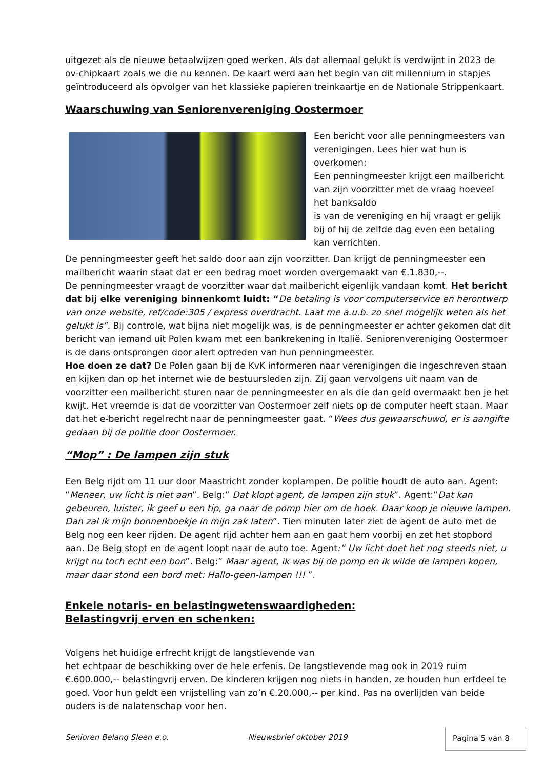uitgezet als de nieuwe betaalwijzen goed werken. Als dat allemaal gelukt is verdwijnt in 2023 de ov-chipkaart zoals we die nu kennen. De kaart werd aan het begin van dit millennium in stapjes geïntroduceerd als opvolger van het klassieke papieren treinkaartje en de Nationale Strippenkaart.
Waarschuwing van Seniorenvereniging Oostermoer
Een bericht voor alle penningmeesters van verenigingen. Lees hier wat hun is overkomen:
Een penningmeester krijgt een mailbericht van zijn voorzitter met de vraag hoeveel het banksaldo
is van de vereniging en hij vraagt er gelijk bij of hij de zelfde dag even een betaling kan verrichten.
De penningmeester geeft het saldo door aan zijn voorzitter. Dan krijgt de penningmeester een mailbericht waarin staat dat er een bedrag moet worden overgemaakt van €.1.830,--.
De penningmeester vraagt de voorzitter waar dat mailbericht eigenlijk vandaan komt. Het bericht dat bij elke vereniging binnenkomt luidt: “De betaling is voor computerservice en herontwerp van onze website, ref/code:305 / express overdracht. Laat me a.u.b. zo snel mogelijk weten als het gelukt is”. Bij controle, wat bijna niet mogelijk was, is de penningmeester er achter gekomen dat dit bericht van iemand uit Polen kwam met een bankrekening in Italië. Seniorenvereniging Oostermoer is de dans ontsprongen door alert optreden van hun penningmeester.
Hoe doen ze dat? De Polen gaan bij de KvK informeren naar verenigingen die ingeschreven staan en kijken dan op het internet wie de bestuursleden zijn. Zij gaan vervolgens uit naam van de voorzitter een mailbericht sturen naar de penningmeester en als die dan geld overmaakt ben je het kwijt. Het vreemde is dat de voorzitter van Oostermoer zelf niets op de computer heeft staan. Maar dat het e-bericht regelrecht naar de penningmeester gaat. “Wees dus gewaarschuwd, er is aangifte gedaan bij de politie door Oostermoer.
“Mop” : De lampen zijn stuk
Een Belg rijdt om 11 uur door Maastricht zonder koplampen. De politie houdt de auto aan. Agent: ”Meneer, uw licht is niet aan”. Belg:” Dat klopt agent, de lampen zijn stuk”. Agent:”Dat kan gebeuren, luister, ik geef u een tip, ga naar de pomp hier om de hoek. Daar koop je nieuwe lampen. Dan zal ik mijn bonnenboekje in mijn zak laten”. Tien minuten later ziet de agent de auto met de Belg nog een keer rijden. De agent rijd achter hem aan en gaat hem voorbij en zet het stopbord aan. De Belg stopt en de agent loopt naar de auto toe. Agent:” Uw licht doet het nog steeds niet, u krijgt nu toch echt een bon”. Belg:” Maar agent, ik was bij de pomp en ik wilde de lampen kopen, maar daar stond een bord met: Hallo-geen-lampen !!! ”.
Enkele notaris- en belastingwetenswaardigheden:
Belastingvrij erven en schenken:
Volgens het huidige erfrecht krijgt de langstlevende van
het echtpaar de beschikking over de hele erfenis. De langstlevende mag ook in 2019 ruim €.600.000,-- belastingvrij erven. De kinderen krijgen nog niets in handen, ze houden hun erfdeel te goed. Voor hun geldt een vrijstelling van zo’n €.20.000,-- per kind. Pas na overlijden van beide ouders is de nalatenschap voor hen.
Senioren Belang Sleen e.o. Nieuwsbrief oktober 2019 Pagina 5 van 8